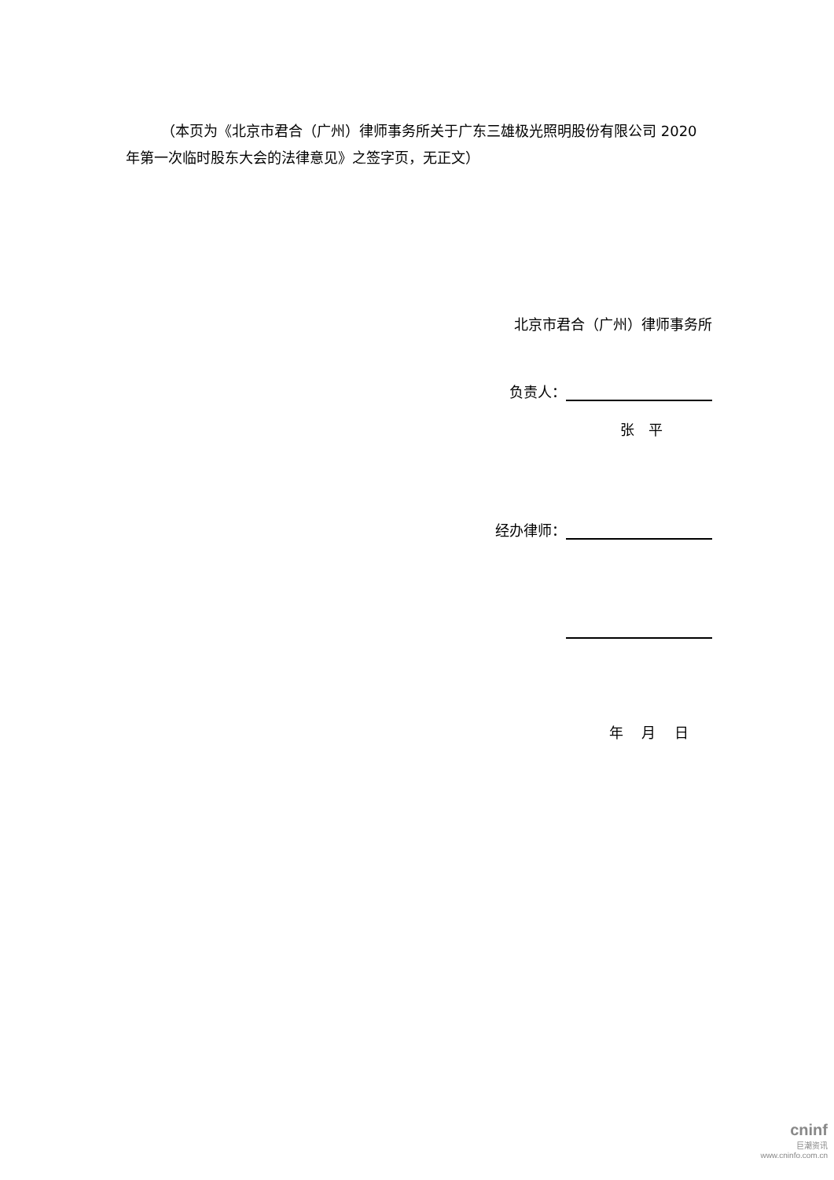（本页为《北京市君合（广州）律师事务所关于广东三雄极光照明股份有限公司 2020 年第一次临时股东大会的法律意见》之签字页，无正文）
北京市君合（广州）律师事务所
负责人：
张　平
经办律师：
年　 月　 日
cninf
巨潮资讯
www.cninfo.com.cn